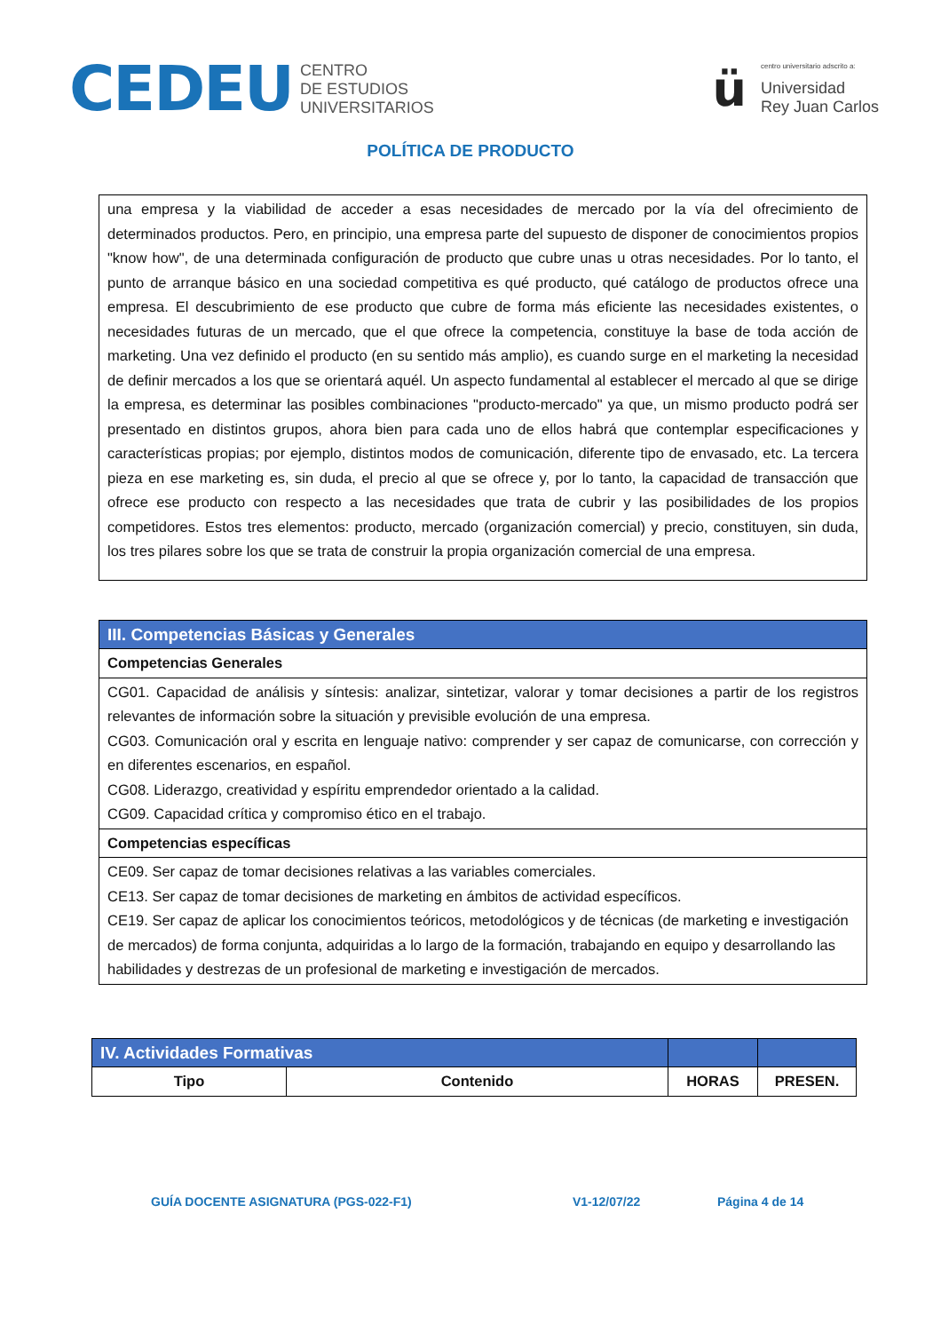CEDEU
CENTRO
DE ESTUDIOS
UNIVERSITARIOS
ü
centro universitario adscrito a:
Universidad
Rey Juan Carlos
POLÍTICA DE PRODUCTO
| una empresa y la viabilidad de acceder a esas necesidades de mercado por la vía del ofrecimiento de determinados productos. Pero, en principio, una empresa parte del supuesto de disponer de conocimientos propios "know how", de una determinada configuración de producto que cubre unas u otras necesidades. Por lo tanto, el punto de arranque básico en una sociedad competitiva es qué producto, qué catálogo de productos ofrece una empresa. El descubrimiento de ese producto que cubre de forma más eficiente las necesidades existentes, o necesidades futuras de un mercado, que el que ofrece la competencia, constituye la base de toda acción de marketing. Una vez definido el producto (en su sentido más amplio), es cuando surge en el marketing la necesidad de definir mercados a los que se orientará aquél. Un aspecto fundamental al establecer el mercado al que se dirige la empresa, es determinar las posibles combinaciones "producto-mercado" ya que, un mismo producto podrá ser presentado en distintos grupos, ahora bien para cada uno de ellos habrá que contemplar especificaciones y características propias; por ejemplo, distintos modos de comunicación, diferente tipo de envasado, etc. La tercera pieza en ese marketing es, sin duda, el precio al que se ofrece y, por lo tanto, la capacidad de transacción que ofrece ese producto con respecto a las necesidades que trata de cubrir y las posibilidades de los propios competidores. Estos tres elementos: producto, mercado (organización comercial) y precio, constituyen, sin duda, los tres pilares sobre los que se trata de construir la propia organización comercial de una empresa. |
| III. Competencias Básicas y Generales |
| Competencias Generales |
| CG01. Capacidad de análisis y síntesis: analizar, sintetizar, valorar y tomar decisiones a partir de los registros relevantes de información sobre la situación y previsible evolución de una empresa. CG03. Comunicación oral y escrita en lenguaje nativo: comprender y ser capaz de comunicarse, con corrección y en diferentes escenarios, en español. CG08. Liderazgo, creatividad y espíritu emprendedor orientado a la calidad. CG09. Capacidad crítica y compromiso ético en el trabajo. |
| Competencias específicas |
| CE09. Ser capaz de tomar decisiones relativas a las variables comerciales. CE13. Ser capaz de tomar decisiones de marketing en ámbitos de actividad específicos. CE19. Ser capaz de aplicar los conocimientos teóricos, metodológicos y de técnicas (de marketing e investigación de mercados) de forma conjunta, adquiridas a lo largo de la formación, trabajando en equipo y desarrollando las habilidades y destrezas de un profesional de marketing e investigación de mercados. |
| IV. Actividades Formativas | | | |
| Tipo | Contenido | HORAS | PRESEN. |
GUÍA DOCENTE ASIGNATURA (PGS-022-F1) V1-12/07/22 Página 4 de 14